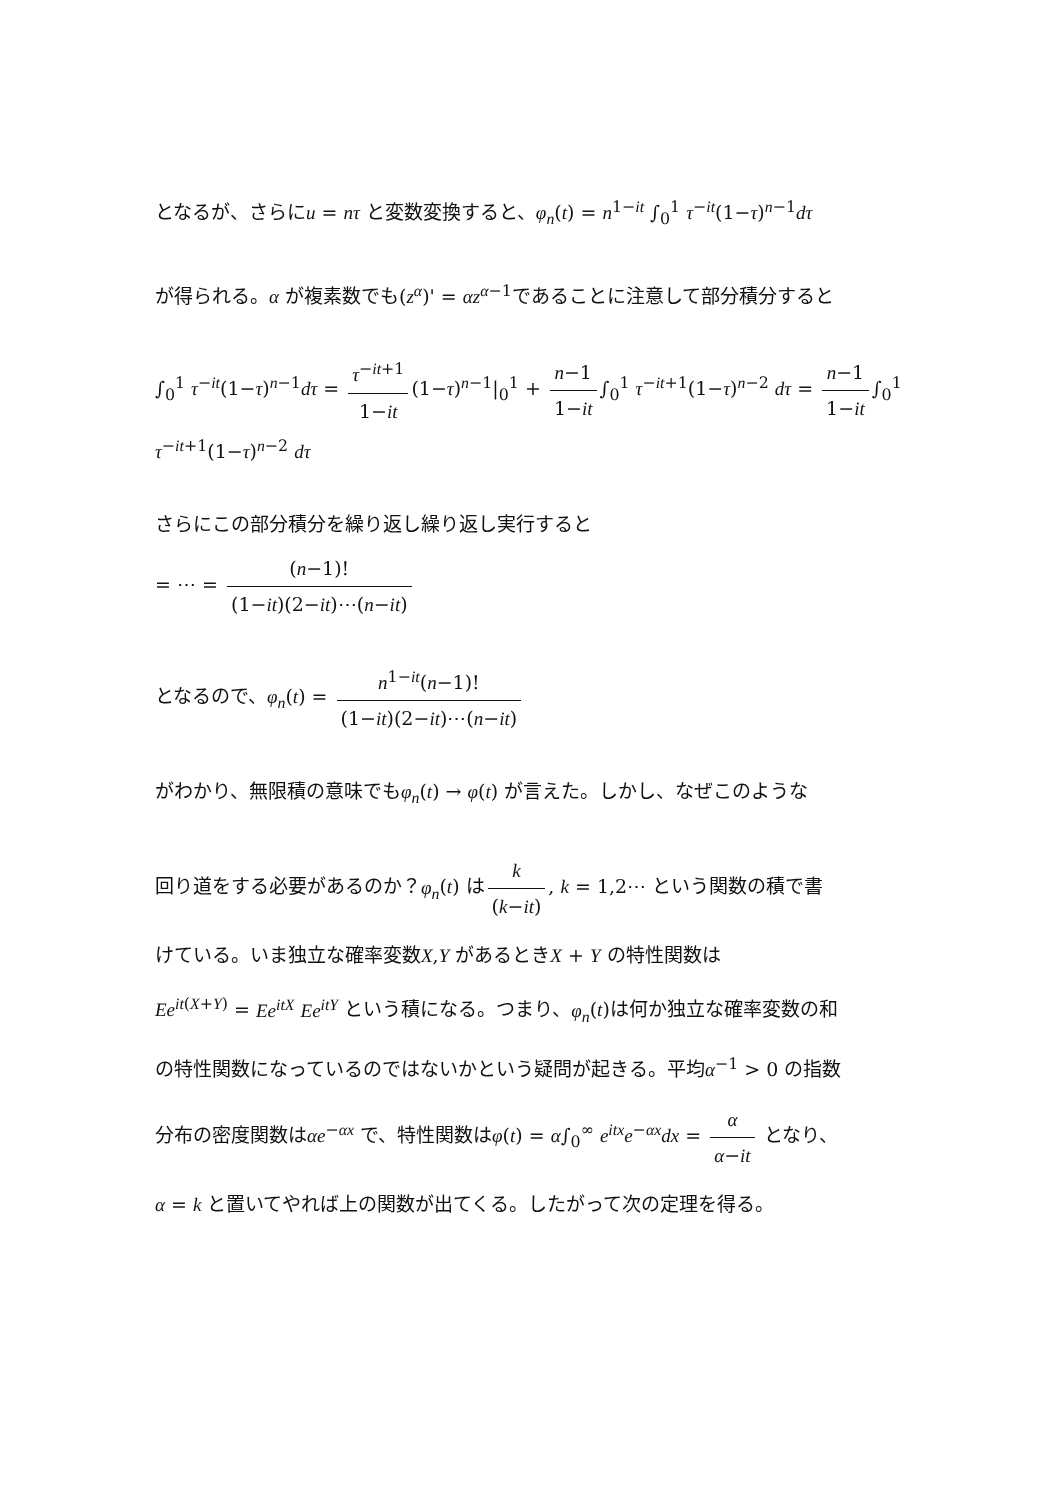となるが、さらにu = nτ と変数変換すると、φ<sub>n</sub>(t) = n<sup>1−it</sup> ∫<sub>0</sub><sup>1</sup> τ<sup>−it</sup>(1−τ)<sup>n−1</sup>dτ
が得られる。α が複素数でも(z<sup>α</sup>)' = αz<sup>α−1</sup>であることに注意して部分積分すると
∫<sub>0</sub><sup>1</sup> τ<sup>−it</sup>(1−τ)<sup>n−1</sup>dτ = τ<sup>−it+1</sup> 1−it (1−τ)<sup>n−1</sup>|<sub>0</sub><sup>1</sup> + n−1 1−it ∫<sub>0</sub><sup>1</sup> τ<sup>−it+1</sup>(1−τ)<sup>n−2</sup> dτ = n−1 1−it ∫<sub>0</sub><sup>1</sup> τ<sup>−it+1</sup>(1−τ)<sup>n−2</sup> dτ
さらにこの部分積分を繰り返し繰り返し実行すると
= ⋯ = (n−1)! (1−it)(2−it)⋯(n−it)
となるので、φ<sub>n</sub>(t) = n<sup>1−it</sup>(n−1)! (1−it)(2−it)⋯(n−it)
がわかり、無限積の意味でもφ<sub>n</sub>(t) → φ(t) が言えた。しかし、なぜこのような
回り道をする必要があるのか？φ<sub>n</sub>(t) は k (k−it), k = 1,2⋯ という関数の積で書
けている。いま独立な確率変数X,Y があるときX + Y の特性関数は
Ee<sup>it(X+Y)</sup> = Ee<sup>itX</sup> Ee<sup>itY</sup> という積になる。つまり、φ<sub>n</sub>(t)は何か独立な確率変数の和
の特性関数になっているのではないかという疑問が起きる。平均α<sup>−1</sup> > 0 の指数
分布の密度関数はαe<sup>−αx</sup> で、特性関数はφ(t) = α∫<sub>0</sub><sup>∞</sup> e<sup>itx</sup>e<sup>−αx</sup>dx = α α−it となり、
α = k と置いてやれば上の関数が出てくる。したがって次の定理を得る。